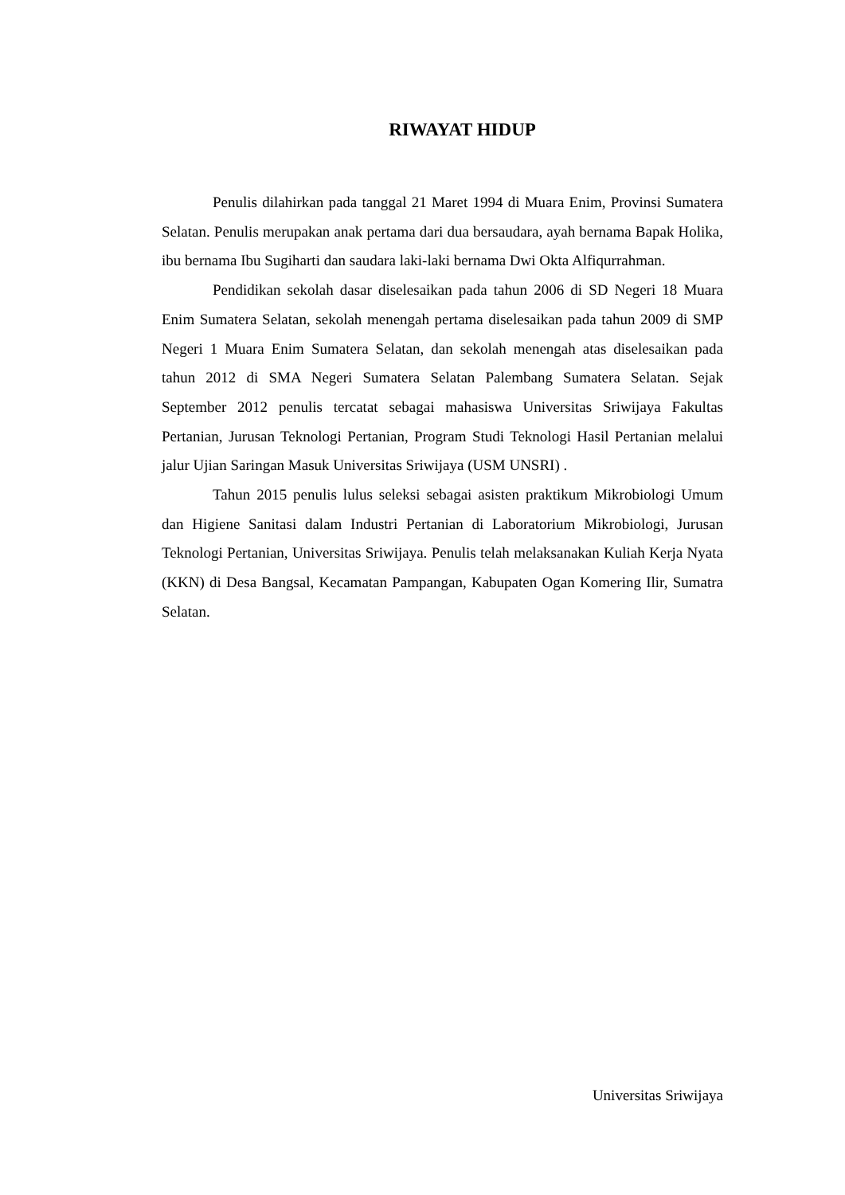RIWAYAT HIDUP
Penulis dilahirkan pada tanggal 21 Maret 1994 di Muara Enim, Provinsi Sumatera Selatan. Penulis merupakan anak pertama dari dua bersaudara, ayah bernama Bapak Holika, ibu bernama Ibu Sugiharti dan saudara laki-laki bernama Dwi Okta Alfiqurrahman.
Pendidikan sekolah dasar diselesaikan pada tahun 2006 di SD Negeri 18 Muara Enim Sumatera Selatan, sekolah menengah pertama diselesaikan pada tahun 2009 di SMP Negeri 1 Muara Enim Sumatera Selatan, dan sekolah menengah atas diselesaikan pada tahun 2012 di SMA Negeri Sumatera Selatan Palembang Sumatera Selatan. Sejak September 2012 penulis tercatat sebagai mahasiswa Universitas Sriwijaya Fakultas Pertanian, Jurusan Teknologi Pertanian, Program Studi Teknologi Hasil Pertanian melalui jalur Ujian Saringan Masuk Universitas Sriwijaya (USM UNSRI) .
Tahun 2015 penulis lulus seleksi sebagai asisten praktikum Mikrobiologi Umum dan Higiene Sanitasi dalam Industri Pertanian di Laboratorium Mikrobiologi, Jurusan Teknologi Pertanian, Universitas Sriwijaya. Penulis telah melaksanakan Kuliah Kerja Nyata (KKN) di Desa Bangsal, Kecamatan Pampangan, Kabupaten Ogan Komering Ilir, Sumatra Selatan.
Universitas Sriwijaya